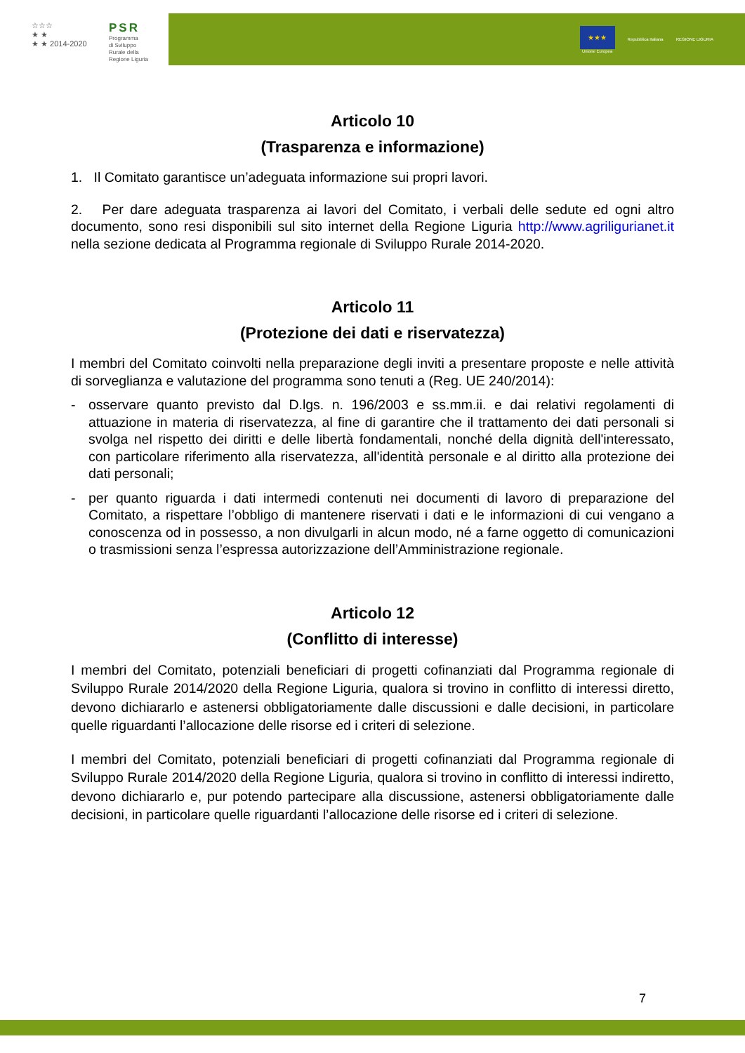☆☆☆
★ ★
★ ★ 2014-2020
PSR
Programma
di Sviluppo
Rurale della
Regione Liguria
★★★
Unione Europea
Repubblica Italiana REGIONE LIGURIA
Articolo 10
(Trasparenza e informazione)
1. Il Comitato garantisce un’adeguata informazione sui propri lavori.
2. Per dare adeguata trasparenza ai lavori del Comitato, i verbali delle sedute ed ogni altro documento, sono resi disponibili sul sito internet della Regione Liguria http://www.agriligurianet.it nella sezione dedicata al Programma regionale di Sviluppo Rurale 2014-2020.
Articolo 11
(Protezione dei dati e riservatezza)
I membri del Comitato coinvolti nella preparazione degli inviti a presentare proposte e nelle attività di sorveglianza e valutazione del programma sono tenuti a (Reg. UE 240/2014):
- osservare quanto previsto dal D.lgs. n. 196/2003 e ss.mm.ii. e dai relativi regolamenti di attuazione in materia di riservatezza, al fine di garantire che il trattamento dei dati personali si svolga nel rispetto dei diritti e delle libertà fondamentali, nonché della dignità dell'interessato, con particolare riferimento alla riservatezza, all'identità personale e al diritto alla protezione dei dati personali;
- per quanto riguarda i dati intermedi contenuti nei documenti di lavoro di preparazione del Comitato, a rispettare l’obbligo di mantenere riservati i dati e le informazioni di cui vengano a conoscenza od in possesso, a non divulgarli in alcun modo, né a farne oggetto di comunicazioni o trasmissioni senza l’espressa autorizzazione dell’Amministrazione regionale.
Articolo 12
(Conflitto di interesse)
I membri del Comitato, potenziali beneficiari di progetti cofinanziati dal Programma regionale di Sviluppo Rurale 2014/2020 della Regione Liguria, qualora si trovino in conflitto di interessi diretto, devono dichiararlo e astenersi obbligatoriamente dalle discussioni e dalle decisioni, in particolare quelle riguardanti l’allocazione delle risorse ed i criteri di selezione.
I membri del Comitato, potenziali beneficiari di progetti cofinanziati dal Programma regionale di Sviluppo Rurale 2014/2020 della Regione Liguria, qualora si trovino in conflitto di interessi indiretto, devono dichiararlo e, pur potendo partecipare alla discussione, astenersi obbligatoriamente dalle decisioni, in particolare quelle riguardanti l’allocazione delle risorse ed i criteri di selezione.
7